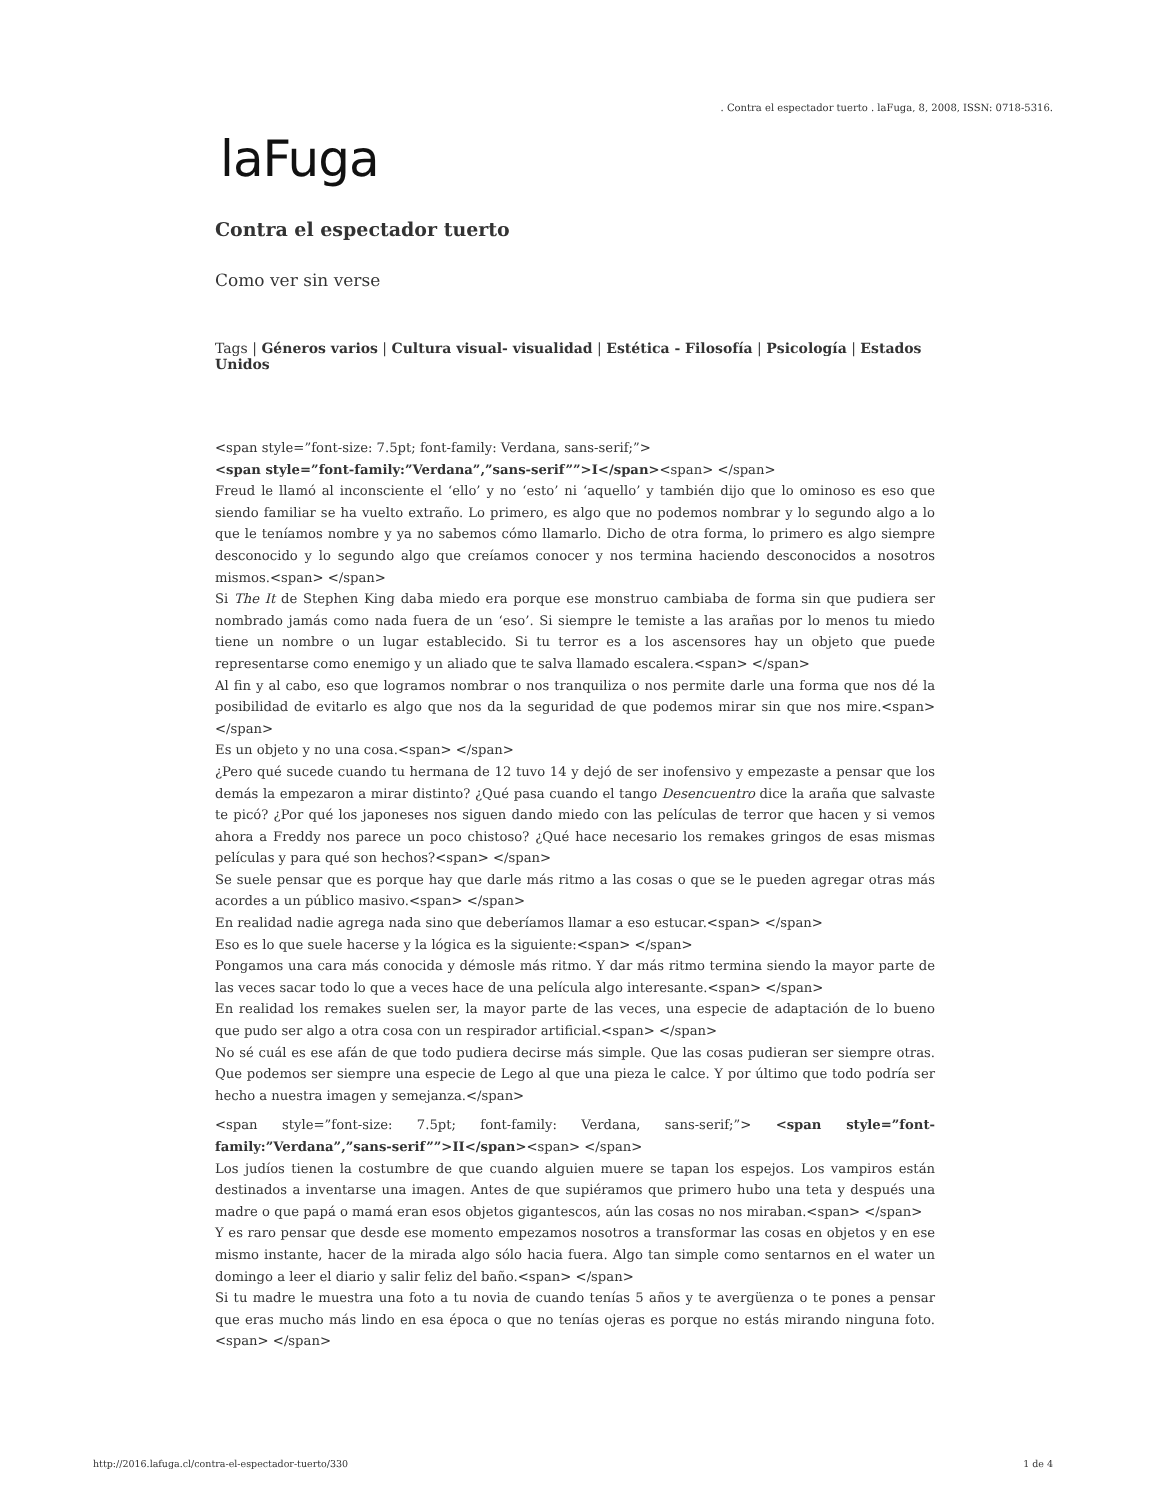. Contra el espectador tuerto . laFuga, 8, 2008, ISSN: 0718-5316.
laFuga
Contra el espectador tuerto
Como ver sin verse
Tags | Géneros varios | Cultura visual- visualidad | Estética - Filosofía | Psicología | Estados Unidos
<span style=”font-size: 7.5pt; font-family: Verdana, sans-serif;”>
<span style=”font-family:”Verdana”,”sans-serif””>I</span><span> </span>
Freud le llamó al inconsciente el ‘ello’ y no ‘esto’ ni ‘aquello’ y también dijo que lo ominoso es eso que siendo familiar se ha vuelto extraño. Lo primero, es algo que no podemos nombrar y lo segundo algo a lo que le teníamos nombre y ya no sabemos cómo llamarlo. Dicho de otra forma, lo primero es algo siempre desconocido y lo segundo algo que creíamos conocer y nos termina haciendo desconocidos a nosotros mismos.<span> </span>
Si The It de Stephen King daba miedo era porque ese monstruo cambiaba de forma sin que pudiera ser nombrado jamás como nada fuera de un ‘eso’. Si siempre le temiste a las arañas por lo menos tu miedo tiene un nombre o un lugar establecido. Si tu terror es a los ascensores hay un objeto que puede representarse como enemigo y un aliado que te salva llamado escalera.<span> </span>
Al fin y al cabo, eso que logramos nombrar o nos tranquiliza o nos permite darle una forma que nos dé la posibilidad de evitarlo es algo que nos da la seguridad de que podemos mirar sin que nos mire.<span> </span>
Es un objeto y no una cosa.<span> </span>
¿Pero qué sucede cuando tu hermana de 12 tuvo 14 y dejó de ser inofensivo y empezaste a pensar que los demás la empezaron a mirar distinto? ¿Qué pasa cuando el tango Desencuentro dice la araña que salvaste te picó? ¿Por qué los japoneses nos siguen dando miedo con las películas de terror que hacen y si vemos ahora a Freddy nos parece un poco chistoso? ¿Qué hace necesario los remakes gringos de esas mismas películas y para qué son hechos?<span> </span>
Se suele pensar que es porque hay que darle más ritmo a las cosas o que se le pueden agregar otras más acordes a un público masivo.<span> </span>
En realidad nadie agrega nada sino que deberíamos llamar a eso estucar.<span> </span>
Eso es lo que suele hacerse y la lógica es la siguiente:<span> </span>
Pongamos una cara más conocida y démosle más ritmo. Y dar más ritmo termina siendo la mayor parte de las veces sacar todo lo que a veces hace de una película algo interesante.<span> </span>
En realidad los remakes suelen ser, la mayor parte de las veces, una especie de adaptación de lo bueno que pudo ser algo a otra cosa con un respirador artificial.<span> </span>
No sé cuál es ese afán de que todo pudiera decirse más simple. Que las cosas pudieran ser siempre otras. Que podemos ser siempre una especie de Lego al que una pieza le calce. Y por último que todo podría ser hecho a nuestra imagen y semejanza.</span>
<span style=”font-size: 7.5pt; font-family: Verdana, sans-serif;”> <span style=”font-family:”Verdana”,”sans-serif””>II</span><span> </span>
Los judíos tienen la costumbre de que cuando alguien muere se tapan los espejos. Los vampiros están destinados a inventarse una imagen. Antes de que supiéramos que primero hubo una teta y después una madre o que papá o mamá eran esos objetos gigantescos, aún las cosas no nos miraban.<span> </span>
Y es raro pensar que desde ese momento empezamos nosotros a transformar las cosas en objetos y en ese mismo instante, hacer de la mirada algo sólo hacia fuera. Algo tan simple como sentarnos en el water un domingo a leer el diario y salir feliz del baño.<span> </span>
Si tu madre le muestra una foto a tu novia de cuando tenías 5 años y te avergüenza o te pones a pensar que eras mucho más lindo en esa época o que no tenías ojeras es porque no estás mirando ninguna foto.<span> </span>
http://2016.lafuga.cl/contra-el-espectador-tuerto/330 1 de 4